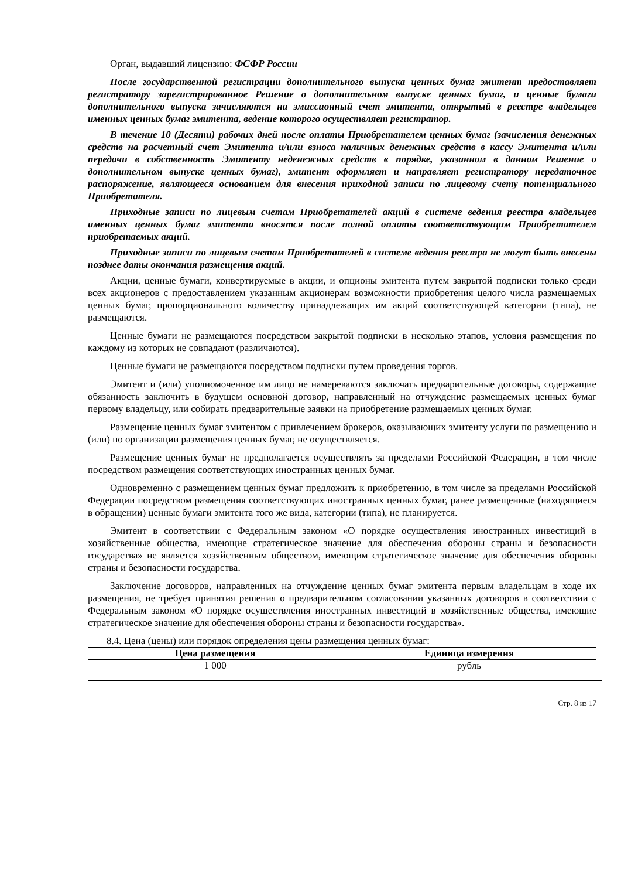Орган, выдавший лицензию: ФСФР России
После государственной регистрации дополнительного выпуска ценных бумаг эмитент предоставляет регистратору зарегистрированное Решение о дополнительном выпуске ценных бумаг, и ценные бумаги дополнительного выпуска зачисляются на эмиссионный счет эмитента, открытый в реестре владельцев именных ценных бумаг эмитента, ведение которого осуществляет регистратор.
В течение 10 (Десяти) рабочих дней после оплаты Приобретателем ценных бумаг (зачисления денежных средств на расчетный счет Эмитента и/или взноса наличных денежных средств в кассу Эмитента и/или передачи в собственность Эмитенту неденежных средств в порядке, указанном в данном Решение о дополнительном выпуске ценных бумаг), эмитент оформляет и направляет регистратору передаточное распоряжение, являющееся основанием для внесения приходной записи по лицевому счету потенциального Приобретателя.
Приходные записи по лицевым счетам Приобретателей акций в системе ведения реестра владельцев именных ценных бумаг эмитента вносятся после полной оплаты соответствующим Приобретателем приобретаемых акций.
Приходные записи по лицевым счетам Приобретателей в системе ведения реестра не могут быть внесены позднее даты окончания размещения акций.
Акции, ценные бумаги, конвертируемые в акции, и опционы эмитента путем закрытой подписки только среди всех акционеров с предоставлением указанным акционерам возможности приобретения целого числа размещаемых ценных бумаг, пропорционального количеству принадлежащих им акций соответствующей категории (типа), не размещаются.
Ценные бумаги не размещаются посредством закрытой подписки в несколько этапов, условия размещения по каждому из которых не совпадают (различаются).
Ценные бумаги не размещаются посредством подписки путем проведения торгов.
Эмитент и (или) уполномоченное им лицо не намереваются заключать предварительные договоры, содержащие обязанность заключить в будущем основной договор, направленный на отчуждение размещаемых ценных бумаг первому владельцу, или собирать предварительные заявки на приобретение размещаемых ценных бумаг.
Размещение ценных бумаг эмитентом с привлечением брокеров, оказывающих эмитенту услуги по размещению и (или) по организации размещения ценных бумаг, не осуществляется.
Размещение ценных бумаг не предполагается осуществлять за пределами Российской Федерации, в том числе посредством размещения соответствующих иностранных ценных бумаг.
Одновременно с размещением ценных бумаг предложить к приобретению, в том числе за пределами Российской Федерации посредством размещения соответствующих иностранных ценных бумаг, ранее размещенные (находящиеся в обращении) ценные бумаги эмитента того же вида, категории (типа), не планируется.
Эмитент в соответствии с Федеральным законом «О порядке осуществления иностранных инвестиций в хозяйственные общества, имеющие стратегическое значение для обеспечения обороны страны и безопасности государства» не является хозяйственным обществом, имеющим стратегическое значение для обеспечения обороны страны и безопасности государства.
Заключение договоров, направленных на отчуждение ценных бумаг эмитента первым владельцам в ходе их размещения, не требует принятия решения о предварительном согласовании указанных договоров в соответствии с Федеральным законом «О порядке осуществления иностранных инвестиций в хозяйственные общества, имеющие стратегическое значение для обеспечения обороны страны и безопасности государства».
8.4. Цена (цены) или порядок определения цены размещения ценных бумаг:
| Цена размещения | Единица измерения |
| --- | --- |
| 1 000 | рубль |
Стр. 8 из 17